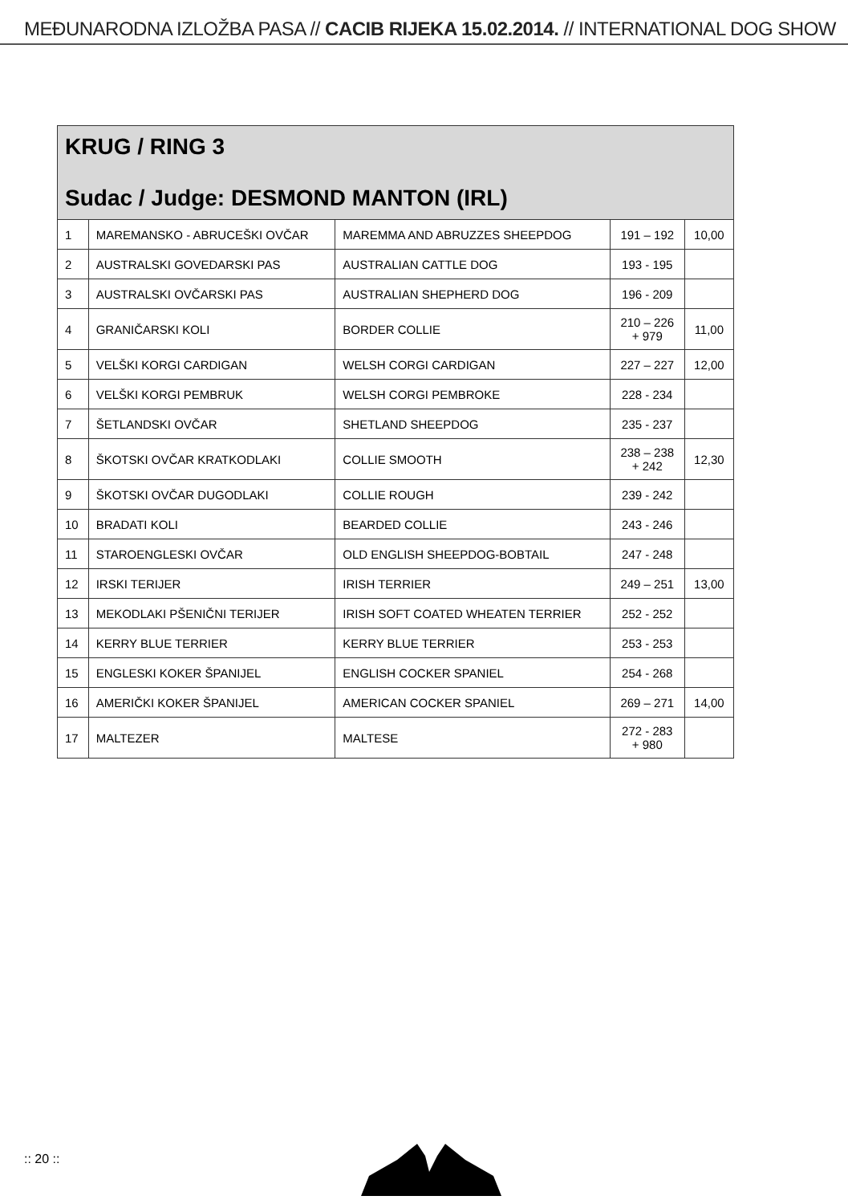MEĐUNARODNA IZLOŽBA PASA // CACIB RIJEKA 15.02.2014. // INTERNATIONAL DOG SHOW
| KRUG / RING 3 Sudac / Judge: DESMOND MANTON (IRL) | | | | |
| 1 | MAREMANSKO - ABRUCEŠKI OVČAR | MAREMMA AND ABRUZZES SHEEPDOG | 191 – 192 | 10,00 |
| 2 | AUSTRALSKI GOVEDARSKI PAS | AUSTRALIAN CATTLE DOG | 193 - 195 | |
| 3 | AUSTRALSKI OVČARSKI PAS | AUSTRALIAN SHEPHERD DOG | 196 - 209 | |
| 4 | GRANIČARSKI KOLI | BORDER COLLIE | 210 – 226 + 979 | 11,00 |
| 5 | VELŠKI KORGI CARDIGAN | WELSH CORGI CARDIGAN | 227 – 227 | 12,00 |
| 6 | VELŠKI KORGI PEMBRUK | WELSH CORGI PEMBROKE | 228 - 234 | |
| 7 | ŠETLANDSKI OVČAR | SHETLAND SHEEPDOG | 235 - 237 | |
| 8 | ŠKOTSKI OVČAR KRATKODLAKI | COLLIE SMOOTH | 238 – 238 + 242 | 12,30 |
| 9 | ŠKOTSKI OVČAR DUGODLAKI | COLLIE ROUGH | 239 - 242 | |
| 10 | BRADATI KOLI | BEARDED COLLIE | 243 - 246 | |
| 11 | STAROENGLESKI OVČAR | OLD ENGLISH SHEEPDOG-BOBTAIL | 247 - 248 | |
| 12 | IRSKI TERIJER | IRISH TERRIER | 249 – 251 | 13,00 |
| 13 | MEKODLAKI PŠENIČNI TERIJER | IRISH SOFT COATED WHEATEN TERRIER | 252 - 252 | |
| 14 | KERRY BLUE TERRIER | KERRY BLUE TERRIER | 253 - 253 | |
| 15 | ENGLESKI KOKER ŠPANIJEL | ENGLISH COCKER SPANIEL | 254 - 268 | |
| 16 | AMERIČKI KOKER ŠPANIJEL | AMERICAN COCKER SPANIEL | 269 – 271 | 14,00 |
| 17 | MALTEZER | MALTESE | 272 - 283 + 980 | |
:: 20 ::